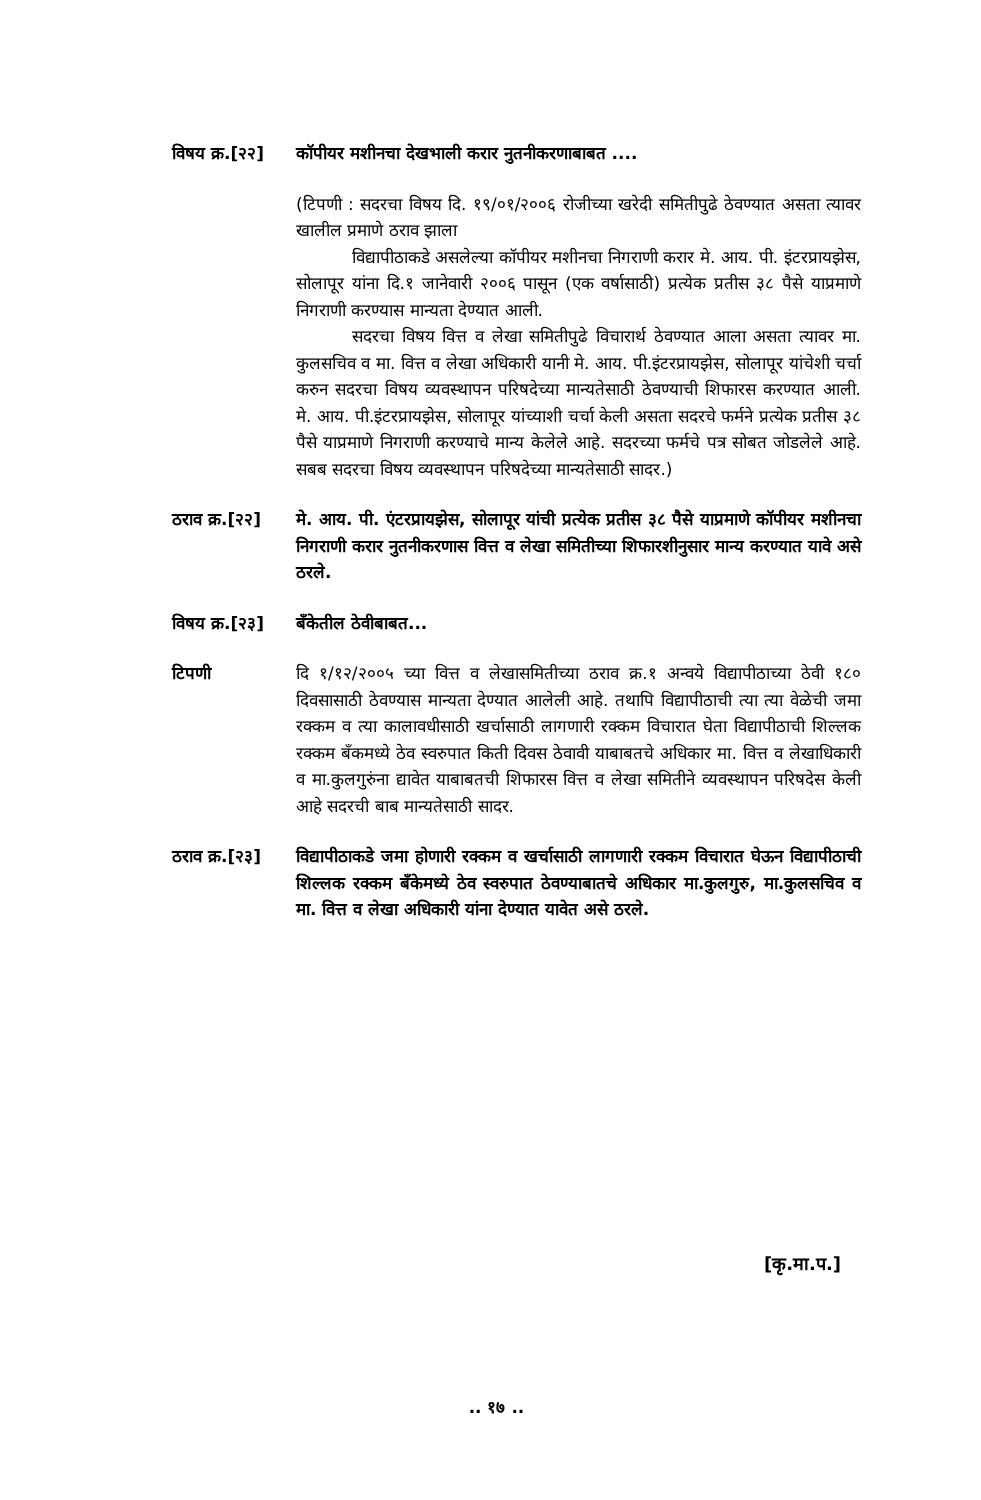विषय क्र.[२२]
कॉपीयर मशीनचा देखभाली करार नुतनीकरणाबाबत ....
(टिपणी : सदरचा विषय दि. १९/०१/२००६ रोजीच्या खरेदी समितीपुढे ठेवण्यात असता त्यावर खालील प्रमाणे ठराव झाला
विद्यापीठाकडे असलेल्या कॉपीयर मशीनचा निगराणी करार मे. आय. पी. इंटरप्रायझेस, सोलापूर यांना दि.१ जानेवारी २००६ पासून (एक वर्षासाठी) प्रत्येक प्रतीस ३८ पैसे याप्रमाणे निगराणी करण्यास मान्यता देण्यात आली.
सदरचा विषय वित्त व लेखा समितीपुढे विचारार्थ ठेवण्यात आला असता त्यावर मा. कुलसचिव व मा. वित्त व लेखा अधिकारी यानी मे. आय. पी.इंटरप्रायझेस, सोलापूर यांचेशी चर्चा करुन सदरचा विषय व्यवस्थापन परिषदेच्या मान्यतेसाठी ठेवण्याची शिफारस करण्यात आली. मे. आय. पी.इंटरप्रायझेस, सोलापूर यांच्याशी चर्चा केली असता सदरचे फर्मने प्रत्येक प्रतीस ३८ पैसे याप्रमाणे निगराणी करण्याचे मान्य केलेले आहे. सदरच्या फर्मचे पत्र सोबत जोडलेले आहे. सबब सदरचा विषय व्यवस्थापन परिषदेच्या मान्यतेसाठी सादर.)
ठराव क्र.[२२]
मे. आय. पी. एंटरप्रायझेस, सोलापूर यांची प्रत्येक प्रतीस ३८ पैसे याप्रमाणे कॉपीयर मशीनचा निगराणी करार नुतनीकरणास वित्त व लेखा समितीच्या शिफारशीनुसार मान्य करण्यात यावे असे ठरले.
विषय क्र.[२३]
बँकेतील ठेवीबाबत...
टिपणी
दि १/१२/२००५ च्या वित्त व लेखासमितीच्या ठराव क्र.१ अन्वये विद्यापीठाच्या ठेवी १८० दिवसासाठी ठेवण्यास मान्यता देण्यात आलेली आहे. तथापि विद्यापीठाची त्या त्या वेळेची जमा रक्कम व त्या कालावधीसाठी खर्चासाठी लागणारी रक्कम विचारात घेता विद्यापीठाची शिल्लक रक्कम बँकमध्ये ठेव स्वरुपात किती दिवस ठेवावी याबाबतचे अधिकार मा. वित्त व लेखाधिकारी व मा.कुलगुरुंना द्यावेत याबाबतची शिफारस वित्त व लेखा समितीने व्यवस्थापन परिषदेस केली आहे सदरची बाब मान्यतेसाठी सादर.
ठराव क्र.[२३]
विद्यापीठाकडे जमा होणारी रक्कम व खर्चासाठी लागणारी रक्कम विचारात घेऊन विद्यापीठाची शिल्लक रक्कम बँकेमध्ये ठेव स्वरुपात ठेवण्याबातचे अधिकार मा.कुलगुरु, मा.कुलसचिव व मा. वित्त व लेखा अधिकारी यांना देण्यात यावेत असे ठरले.
[कृ.मा.प.]
.. १७ ..